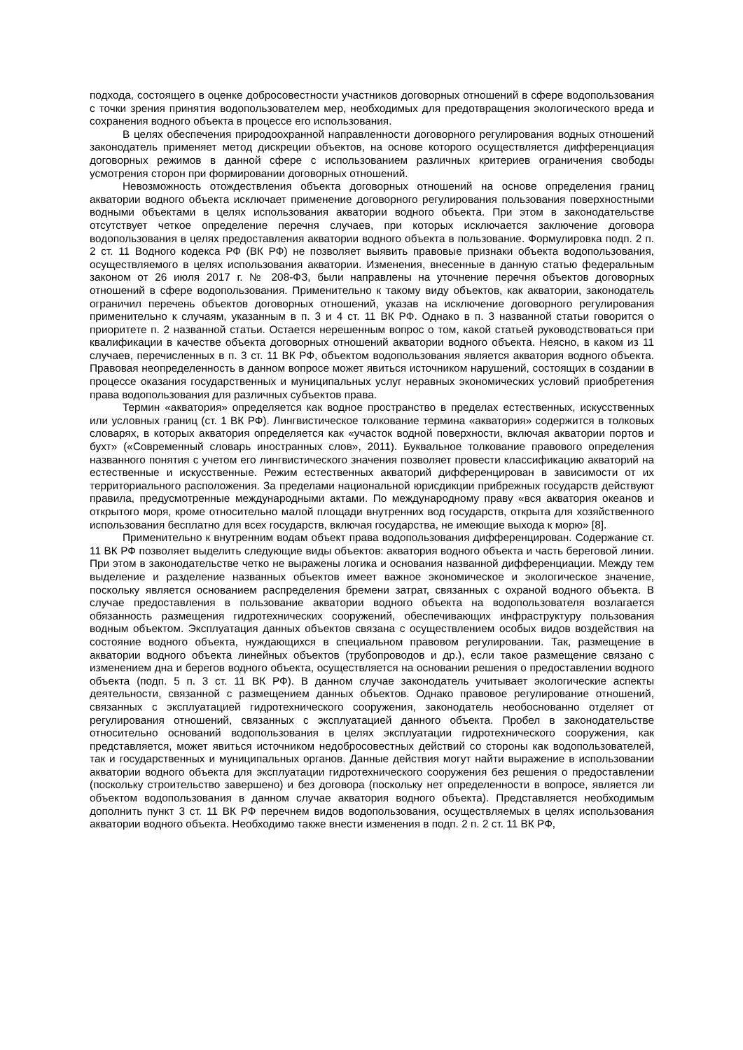подхода, состоящего в оценке добросовестности участников договорных отношений в сфере водопользования с точки зрения принятия водопользователем мер, необходимых для предотвращения экологического вреда и сохранения водного объекта в процессе его использования.
В целях обеспечения природоохранной направленности договорного регулирования водных отношений законодатель применяет метод дискреции объектов, на основе которого осуществляется дифференциация договорных режимов в данной сфере с использованием различных критериев ограничения свободы усмотрения сторон при формировании договорных отношений.
Невозможность отождествления объекта договорных отношений на основе определения границ акватории водного объекта исключает применение договорного регулирования пользования поверхностными водными объектами в целях использования акватории водного объекта. При этом в законодательстве отсутствует четкое определение перечня случаев, при которых исключается заключение договора водопользования в целях предоставления акватории водного объекта в пользование. Формулировка подп. 2 п. 2 ст. 11 Водного кодекса РФ (ВК РФ) не позволяет выявить правовые признаки объекта водопользования, осуществляемого в целях использования акватории. Изменения, внесенные в данную статью федеральным законом от 26 июля 2017 г. № 208-ФЗ, были направлены на уточнение перечня объектов договорных отношений в сфере водопользования. Применительно к такому виду объектов, как акватории, законодатель ограничил перечень объектов договорных отношений, указав на исключение договорного регулирования применительно к случаям, указанным в п. 3 и 4 ст. 11 ВК РФ. Однако в п. 3 названной статьи говорится о приоритете п. 2 названной статьи. Остается нерешенным вопрос о том, какой статьей руководствоваться при квалификации в качестве объекта договорных отношений акватории водного объекта. Неясно, в каком из 11 случаев, перечисленных в п. 3 ст. 11 ВК РФ, объектом водопользования является акватория водного объекта. Правовая неопределенность в данном вопросе может явиться источником нарушений, состоящих в создании в процессе оказания государственных и муниципальных услуг неравных экономических условий приобретения права водопользования для различных субъектов права.
Термин «акватория» определяется как водное пространство в пределах естественных, искусственных или условных границ (ст. 1 ВК РФ). Лингвистическое толкование термина «акватория» содержится в толковых словарях, в которых акватория определяется как «участок водной поверхности, включая акватории портов и бухт» («Современный словарь иностранных слов», 2011). Буквальное толкование правового определения названного понятия с учетом его лингвистического значения позволяет провести классификацию акваторий на естественные и искусственные. Режим естественных акваторий дифференцирован в зависимости от их территориального расположения. За пределами национальной юрисдикции прибрежных государств действуют правила, предусмотренные международными актами. По международному праву «вся акватория океанов и открытого моря, кроме относительно малой площади внутренних вод государств, открыта для хозяйственного использования бесплатно для всех государств, включая государства, не имеющие выхода к морю» [8].
Применительно к внутренним водам объект права водопользования дифференцирован. Содержание ст. 11 ВК РФ позволяет выделить следующие виды объектов: акватория водного объекта и часть береговой линии. При этом в законодательстве четко не выражены логика и основания названной дифференциации. Между тем выделение и разделение названных объектов имеет важное экономическое и экологическое значение, поскольку является основанием распределения бремени затрат, связанных с охраной водного объекта. В случае предоставления в пользование акватории водного объекта на водопользователя возлагается обязанность размещения гидротехнических сооружений, обеспечивающих инфраструктуру пользования водным объектом. Эксплуатация данных объектов связана с осуществлением особых видов воздействия на состояние водного объекта, нуждающихся в специальном правовом регулировании. Так, размещение в акватории водного объекта линейных объектов (трубопроводов и др.), если такое размещение связано с изменением дна и берегов водного объекта, осуществляется на основании решения о предоставлении водного объекта (подп. 5 п. 3 ст. 11 ВК РФ). В данном случае законодатель учитывает экологические аспекты деятельности, связанной с размещением данных объектов. Однако правовое регулирование отношений, связанных с эксплуатацией гидротехнического сооружения, законодатель необоснованно отделяет от регулирования отношений, связанных с эксплуатацией данного объекта. Пробел в законодательстве относительно оснований водопользования в целях эксплуатации гидротехнического сооружения, как представляется, может явиться источником недобросовестных действий со стороны как водопользователей, так и государственных и муниципальных органов. Данные действия могут найти выражение в использовании акватории водного объекта для эксплуатации гидротехнического сооружения без решения о предоставлении (поскольку строительство завершено) и без договора (поскольку нет определенности в вопросе, является ли объектом водопользования в данном случае акватория водного объекта). Представляется необходимым дополнить пункт 3 ст. 11 ВК РФ перечнем видов водопользования, осуществляемых в целях использования акватории водного объекта. Необходимо также внести изменения в подп. 2 п. 2 ст. 11 ВК РФ,